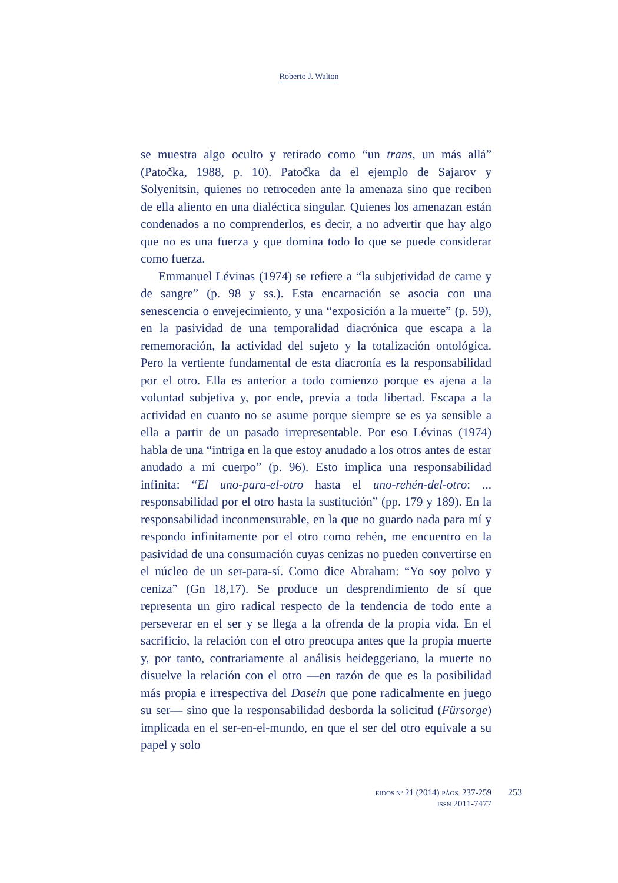Roberto J. Walton
se muestra algo oculto y retirado como “un trans, un más allá” (Patočka, 1988, p. 10). Patočka da el ejemplo de Sajarov y Solyenitsin, quienes no retroceden ante la amenaza sino que reciben de ella aliento en una dialéctica singular. Quienes los amenazan están condenados a no comprenderlos, es decir, a no advertir que hay algo que no es una fuerza y que domina todo lo que se puede considerar como fuerza.
Emmanuel Lévinas (1974) se refiere a “la subjetividad de carne y de sangre” (p. 98 y ss.). Esta encarnación se asocia con una senescencia o envejecimiento, y una “exposición a la muerte” (p. 59), en la pasividad de una temporalidad diacrónica que escapa a la rememoración, la actividad del sujeto y la totalización ontológica. Pero la vertiente fundamental de esta diacronía es la responsabilidad por el otro. Ella es anterior a todo comienzo porque es ajena a la voluntad subjetiva y, por ende, previa a toda libertad. Escapa a la actividad en cuanto no se asume porque siempre se es ya sensible a ella a partir de un pasado irrepresentable. Por eso Lévinas (1974) habla de una “intriga en la que estoy anudado a los otros antes de estar anudado a mi cuerpo” (p. 96). Esto implica una responsabilidad infinita: “El uno-para-el-otro hasta el uno-rehén-del-otro: ... responsabilidad por el otro hasta la sustitución” (pp. 179 y 189). En la responsabilidad inconmensurable, en la que no guardo nada para mí y respondo infinitamente por el otro como rehén, me encuentro en la pasividad de una consumación cuyas cenizas no pueden convertirse en el núcleo de un ser-para-sí. Como dice Abraham: “Yo soy polvo y ceniza” (Gn 18,17). Se produce un desprendimiento de sí que representa un giro radical respecto de la tendencia de todo ente a perseverar en el ser y se llega a la ofrenda de la propia vida. En el sacrificio, la relación con el otro preocupa antes que la propia muerte y, por tanto, contrariamente al análisis heideggeriano, la muerte no disuelve la relación con el otro —en razón de que es la posibilidad más propia e irrespectiva del Dasein que pone radicalmente en juego su ser— sino que la responsabilidad desborda la solicitud (Fürsorge) implicada en el ser-en-el-mundo, en que el ser del otro equivale a su papel y solo
EIDOS Nº 21 (2014) PÁGS. 237-259
ISSN 2011-7477
253